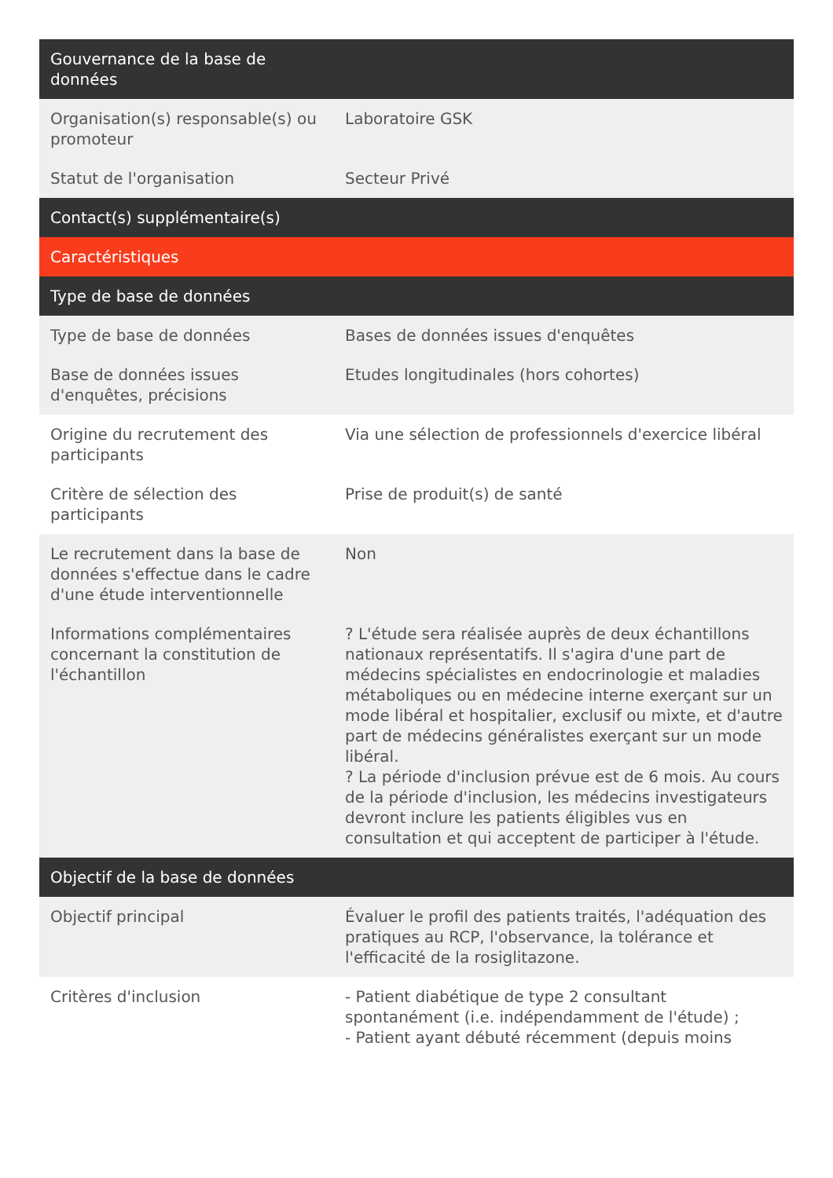| Gouvernance de la base de données | |
| --- | --- |
| Organisation(s) responsable(s) ou promoteur | Laboratoire GSK |
| Statut de l'organisation | Secteur Privé |
| Contact(s) supplémentaire(s) | |
| Caractéristiques | |
| Type de base de données | |
| Type de base de données | Bases de données issues d'enquêtes |
| Base de données issues d'enquêtes, précisions | Etudes longitudinales (hors cohortes) |
| Origine du recrutement des participants | Via une sélection de professionnels d'exercice libéral |
| Critère de sélection des participants | Prise de produit(s) de santé |
| Le recrutement dans la base de données s'effectue dans le cadre d'une étude interventionnelle | Non |
| Informations complémentaires concernant la constitution de l'échantillon | ? L'étude sera réalisée auprès de deux échantillons nationaux représentatifs. Il s'agira d'une part de médecins spécialistes en endocrinologie et maladies métaboliques ou en médecine interne exerçant sur un mode libéral et hospitalier, exclusif ou mixte, et d'autre part de médecins généralistes exerçant sur un mode libéral. ? La période d'inclusion prévue est de 6 mois. Au cours de la période d'inclusion, les médecins investigateurs devront inclure les patients éligibles vus en consultation et qui acceptent de participer à l'étude. |
| Objectif de la base de données | |
| Objectif principal | Évaluer le profil des patients traités, l'adéquation des pratiques au RCP, l'observance, la tolérance et l'efficacité de la rosiglitazone. |
| Critères d'inclusion | - Patient diabétique de type 2 consultant spontanément (i.e. indépendamment de l'étude) ; - Patient ayant débuté récemment (depuis moins |